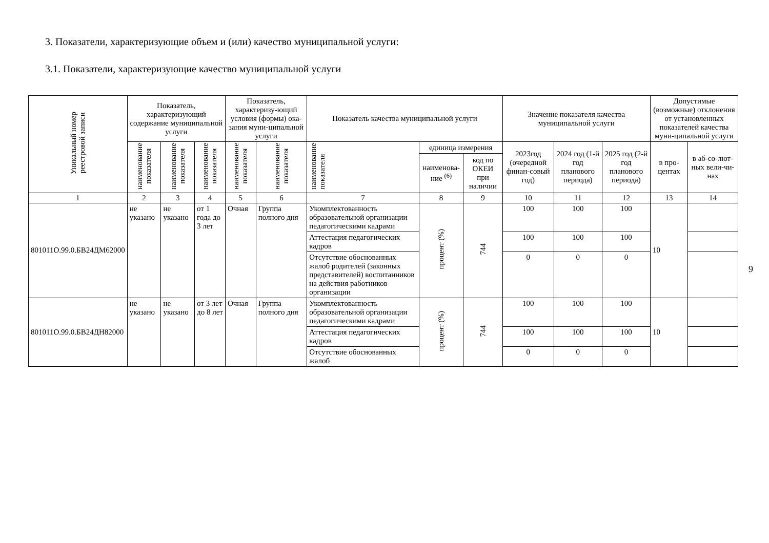3. Показатели, характеризующие объем и (или) качество муниципальной услуги:
3.1. Показатели, характеризующие качество муниципальной услуги
| Уникальный номер реестровой записи | Показатель, характеризующий содержание муниципальной услуги | | | Показатель, характеризу-ющий условия (формы) ока-зания муни-ципальной услуги | | Показатель качества муниципальной услуги | | | Значение показателя качества муниципальной услуги | | | Допустимые (возможные) отклонения от установленных показателей качества муни-ципальной услуги | |
| --- | --- | --- | --- | --- | --- | --- | --- | --- | --- | --- | --- | --- | --- |
| | наименование показателя | наименование показателя | наименование показателя | наименование показателя | наименование показателя | наименование показателя | единица измерения | | 2023год (очередной финан-совый год) | 2024 год (1-й год планового периода) | 2025 год (2-й год планового периода) | в про-центах | в аб-со-лют-ных вели-чи-нах |
| | | | | | | | наименова-ние <sup>(6)</sup> | код по ОКЕИ при наличии | | | | | |
| 1 | 2 | 3 | 4 | 5 | 6 | 7 | 8 | 9 | 10 | 11 | 12 | 13 | 14 |
| 801011О.99.0.БВ24ДМ62000 | не указано | не указано | от 1 года до 3 лет | Очная | Группа полного дня | Укомплектованность образовательной организации педагогическими кадрами | процент (%) | 744 | 100 | 100 | 100 | 10 | |
| | | | | | | Аттестация педагогических кадров | | | 100 | 100 | 100 | | |
| | | | | | | Отсутствие обоснованных жалоб родителей (законных представителей) воспитанников на действия работников организации | | | 0 | 0 | 0 | | |
| 801011О.99.0.БВ24ДН82000 | не указано | не указано | от 3 лет до 8 лет | Очная | Группа полного дня | Укомплектованность образовательной организации педагогическими кадрами | процент (%) | 744 | 100 | 100 | 100 | 10 | |
| | | | | | | Аттестация педагогических кадров | | | 100 | 100 | 100 | | |
| | | | | | | Отсутствие обоснованных жалоб | | | 0 | 0 | 0 | | |
9